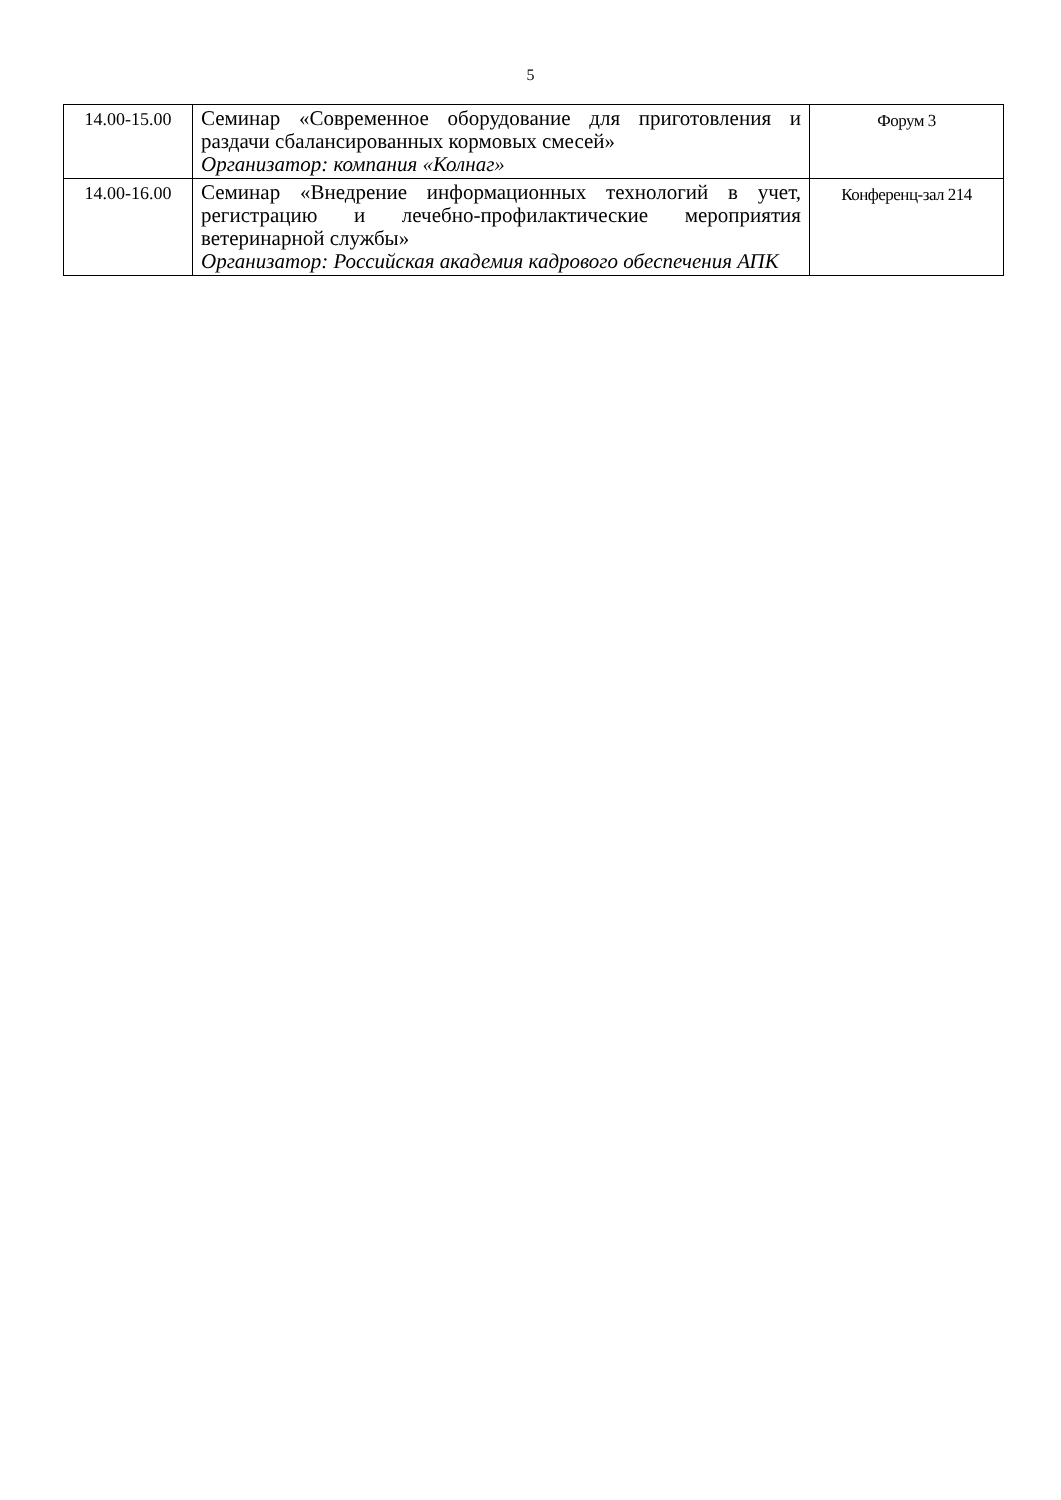5
| 14.00-15.00 | Семинар «Современное оборудование для приготовления и раздачи сбалансированных кормовых смесей» Организатор: компания «Колнаг» | Форум 3 |
| 14.00-16.00 | Семинар «Внедрение информационных технологий в учет, регистрацию и лечебно-профилактические мероприятия ветеринарной службы» Организатор: Российская академия кадрового обеспечения АПК | Конференц-зал 214 |